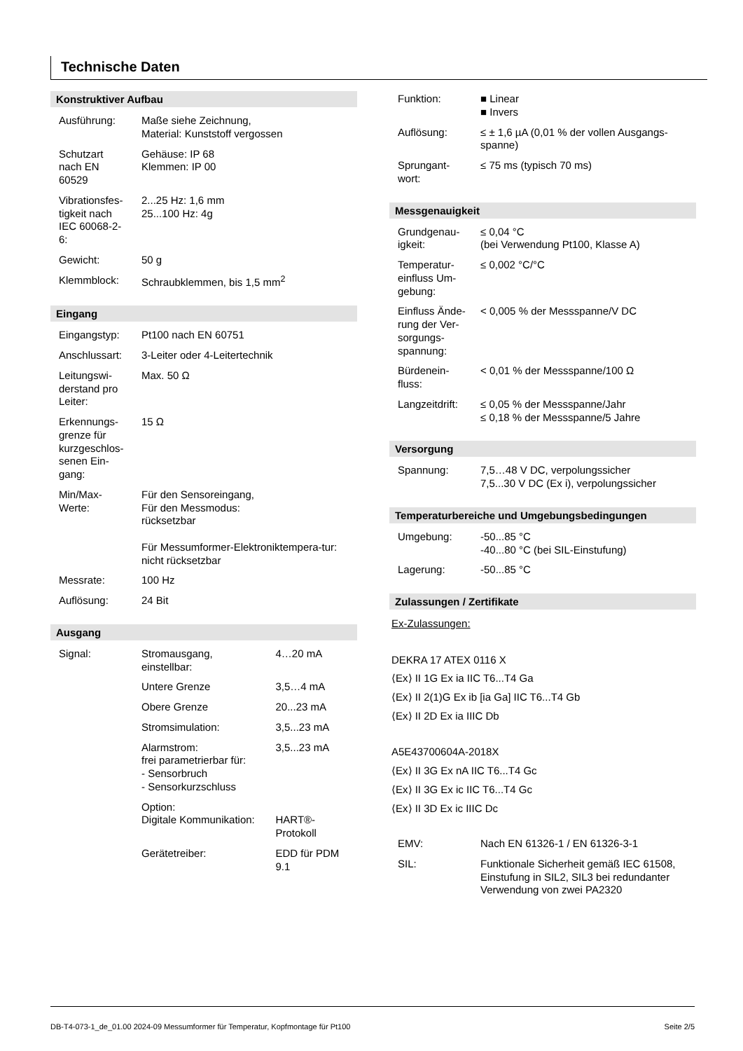Technische Daten
Konstruktiver Aufbau
| Ausführung: | Maße siehe Zeichnung, Material: Kunststoff vergossen |
| Schutzart nach EN 60529 | Gehäuse: IP 68 Klemmen: IP 00 |
| Vibrationsfes-tigkeit nach IEC 60068-2-6: | 2...25 Hz: 1,6 mm 25...100 Hz: 4g |
| Gewicht: | 50 g |
| Klemmblock: | Schraubklemmen, bis 1,5 mm<sup>2</sup> |
Eingang
| Eingangstyp: | Pt100 nach EN 60751 |
| Anschlussart: | 3-Leiter oder 4-Leitertechnik |
| Leitungswi-derstand pro Leiter: | Max. 50 Ω |
| Erkennungs-grenze für kurzgeschlos-senen Ein-gang: | 15 Ω |
| Min/Max-Werte: | Für den Sensoreingang, Für den Messmodus: rücksetzbar Für Messumformer-Elektroniktempera-tur: nicht rücksetzbar |
| Messrate: | 100 Hz |
| Auflösung: | 24 Bit |
Ausgang
| Signal: | Stromausgang, einstellbar: | 4…20 mA |
| | Untere Grenze | 3,5…4 mA |
| | Obere Grenze | 20...23 mA |
| | Stromsimulation: | 3,5...23 mA |
| | Alarmstrom: frei parametrierbar für: - Sensorbruch - Sensorkurzschluss | 3,5...23 mA |
| | Option: Digitale Kommunikation: | HART®-Protokoll |
| | Gerätetreiber: | EDD für PDM 9.1 |
| Funktion: | ■ Linear ■ Invers |
| Auflösung: | ≤ ± 1,6 µA (0,01 % der vollen Ausgangs-spanne) |
| Sprungant-wort: | ≤ 75 ms (typisch 70 ms) |
Messgenauigkeit
| Grundgenau-igkeit: | ≤ 0,04 °C (bei Verwendung Pt100, Klasse A) |
| Temperatur-einfluss Um-gebung: | ≤ 0,002 °C/°C |
| Einfluss Ände-rung der Ver-sorgungs-spannung: | < 0,005 % der Messspanne/V DC |
| Bürdenein-fluss: | < 0,01 % der Messspanne/100 Ω |
| Langzeitdrift: | ≤ 0,05 % der Messspanne/Jahr ≤ 0,18 % der Messspanne/5 Jahre |
Versorgung
| Spannung: | 7,5…48 V DC, verpolungssicher 7,5...30 V DC (Ex i), verpolungssicher |
Temperaturbereiche und Umgebungsbedingungen
| Umgebung: | -50...85 °C -40...80 °C (bei SIL-Einstufung) |
| Lagerung: | -50...85 °C |
Zulassungen / Zertifikate
Ex-Zulassungen:
DEKRA 17 ATEX 0116 X
⟨Ex⟩ II 1G Ex ia IIC T6...T4 Ga
⟨Ex⟩ II 2(1)G Ex ib [ia Ga] IIC T6...T4 Gb
⟨Ex⟩ II 2D Ex ia IIIC Db
A5E43700604A-2018X
⟨Ex⟩ II 3G Ex nA IIC T6...T4 Gc
⟨Ex⟩ II 3G Ex ic IIC T6...T4 Gc
⟨Ex⟩ II 3D Ex ic IIIC Dc
| EMV: | Nach EN 61326-1 / EN 61326-3-1 |
| SIL: | Funktionale Sicherheit gemäß IEC 61508, Einstufung in SIL2, SIL3 bei redundanter Verwendung von zwei PA2320 |
DB-T4-073-1_de_01.00 2024-09 Messumformer für Temperatur, Kopfmontage für Pt100 Seite 2/5